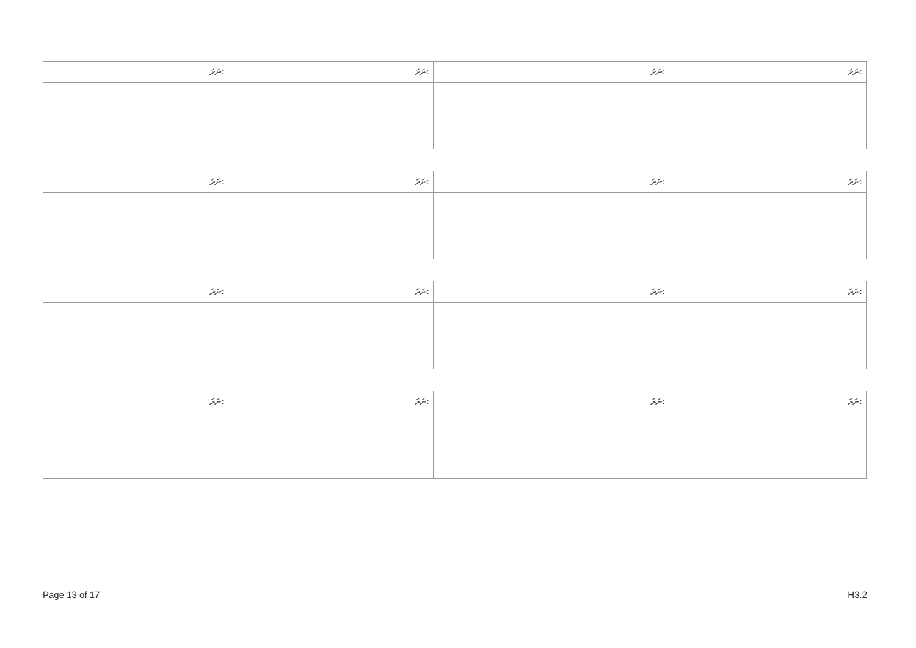| ނަރަ: | ނަރަ: | ނަރަ: | ނަރަ: |
| --- | --- | --- | --- |
| ނަރަ: | ނަރަ: | ނަރަ: | ނަރަ: |
| --- | --- | --- | --- |
| ނަރަ: | ނަރަ: | ނަރަ: | ނަރަ: |
| --- | --- | --- | --- |
| ނަރަ: | ނަރަ: | ނަރަ: | ނަރަ: |
| --- | --- | --- | --- |
Page 13 of 17 H3.2